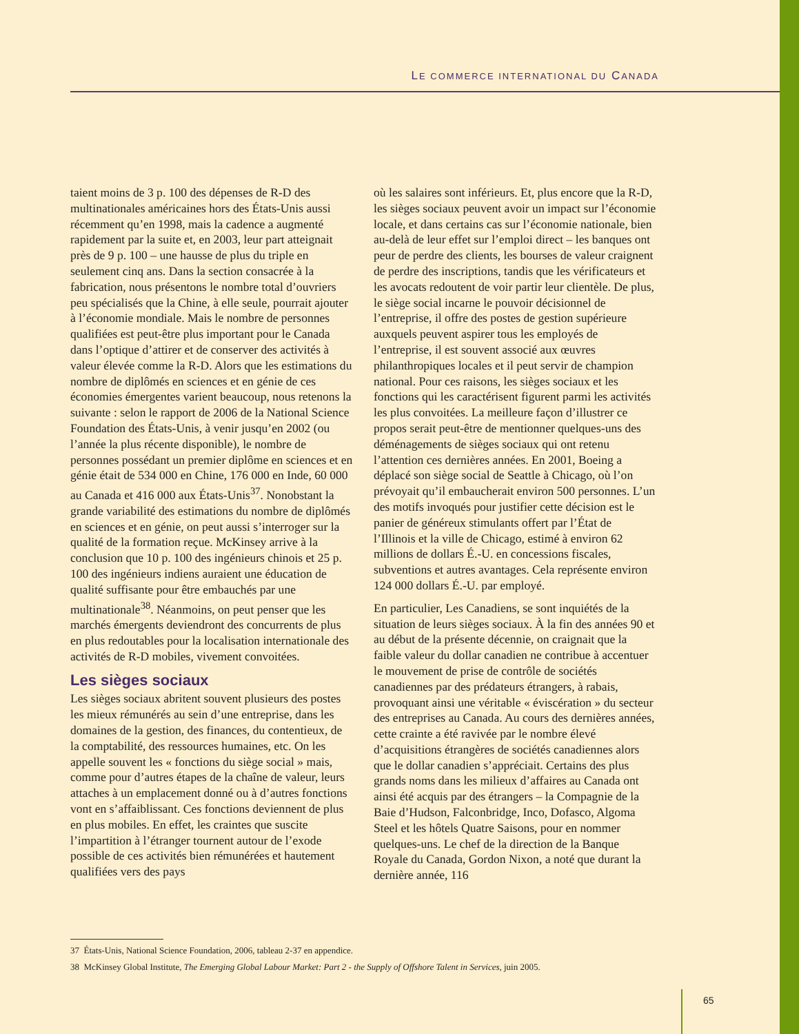LE COMMERCE INTERNATIONAL DU CANADA
taient moins de 3 p. 100 des dépenses de R-D des multinationales américaines hors des États-Unis aussi récemment qu’en 1998, mais la cadence a augmenté rapidement par la suite et, en 2003, leur part atteignait près de 9 p. 100 – une hausse de plus du triple en seulement cinq ans. Dans la section consacrée à la fabrication, nous présentons le nombre total d’ouvriers peu spécialisés que la Chine, à elle seule, pourrait ajouter à l’économie mondiale. Mais le nombre de personnes qualifiées est peut-être plus important pour le Canada dans l’optique d’attirer et de conserver des activités à valeur élevée comme la R-D. Alors que les estimations du nombre de diplômés en sciences et en génie de ces économies émergentes varient beaucoup, nous retenons la suivante : selon le rapport de 2006 de la National Science Foundation des États-Unis, à venir jusqu’en 2002 (ou l’année la plus récente disponible), le nombre de personnes possédant un premier diplôme en sciences et en génie était de 534 000 en Chine, 176 000 en Inde, 60 000 au Canada et 416 000 aux États-Unis<sup>37</sup>. Nonobstant la grande variabilité des estimations du nombre de diplômés en sciences et en génie, on peut aussi s’interroger sur la qualité de la formation reçue. McKinsey arrive à la conclusion que 10 p. 100 des ingénieurs chinois et 25 p. 100 des ingénieurs indiens auraient une éducation de qualité suffisante pour être embauchés par une multinationale<sup>38</sup>. Néanmoins, on peut penser que les marchés émergents deviendront des concurrents de plus en plus redoutables pour la localisation internationale des activités de R-D mobiles, vivement convoitées.
Les sièges sociaux
Les sièges sociaux abritent souvent plusieurs des postes les mieux rémunérés au sein d’une entreprise, dans les domaines de la gestion, des finances, du contentieux, de la comptabilité, des ressources humaines, etc. On les appelle souvent les « fonctions du siège social » mais, comme pour d’autres étapes de la chaîne de valeur, leurs attaches à un emplacement donné ou à d’autres fonctions vont en s’affaiblissant. Ces fonctions deviennent de plus en plus mobiles. En effet, les craintes que suscite l’impartition à l’étranger tournent autour de l’exode possible de ces activités bien rémunérées et hautement qualifiées vers des pays
où les salaires sont inférieurs. Et, plus encore que la R-D, les sièges sociaux peuvent avoir un impact sur l’économie locale, et dans certains cas sur l’économie nationale, bien au-delà de leur effet sur l’emploi direct – les banques ont peur de perdre des clients, les bourses de valeur craignent de perdre des inscriptions, tandis que les vérificateurs et les avocats redoutent de voir partir leur clientèle. De plus, le siège social incarne le pouvoir décisionnel de l’entreprise, il offre des postes de gestion supérieure auxquels peuvent aspirer tous les employés de l’entreprise, il est souvent associé aux œuvres philanthropiques locales et il peut servir de champion national. Pour ces raisons, les sièges sociaux et les fonctions qui les caractérisent figurent parmi les activités les plus convoitées. La meilleure façon d’illustrer ce propos serait peut-être de mentionner quelques-uns des déménagements de sièges sociaux qui ont retenu l’attention ces dernières années. En 2001, Boeing a déplacé son siège social de Seattle à Chicago, où l’on prévoyait qu’il embaucherait environ 500 personnes. L’un des motifs invoqués pour justifier cette décision est le panier de généreux stimulants offert par l’État de l’Illinois et la ville de Chicago, estimé à environ 62 millions de dollars É.-U. en concessions fiscales, subventions et autres avantages. Cela représente environ 124 000 dollars É.-U. par employé.
En particulier, Les Canadiens, se sont inquiétés de la situation de leurs sièges sociaux. À la fin des années 90 et au début de la présente décennie, on craignait que la faible valeur du dollar canadien ne contribue à accentuer le mouvement de prise de contrôle de sociétés canadiennes par des prédateurs étrangers, à rabais, provoquant ainsi une véritable « éviscération » du secteur des entreprises au Canada. Au cours des dernières années, cette crainte a été ravivée par le nombre élevé d’acquisitions étrangères de sociétés canadiennes alors que le dollar canadien s’appréciait. Certains des plus grands noms dans les milieux d’affaires au Canada ont ainsi été acquis par des étrangers – la Compagnie de la Baie d’Hudson, Falconbridge, Inco, Dofasco, Algoma Steel et les hôtels Quatre Saisons, pour en nommer quelques-uns. Le chef de la direction de la Banque Royale du Canada, Gordon Nixon, a noté que durant la dernière année, 116
37 États-Unis, National Science Foundation, 2006, tableau 2-37 en appendice.
38 McKinsey Global Institute, The Emerging Global Labour Market: Part 2 - the Supply of Offshore Talent in Services, juin 2005.
65